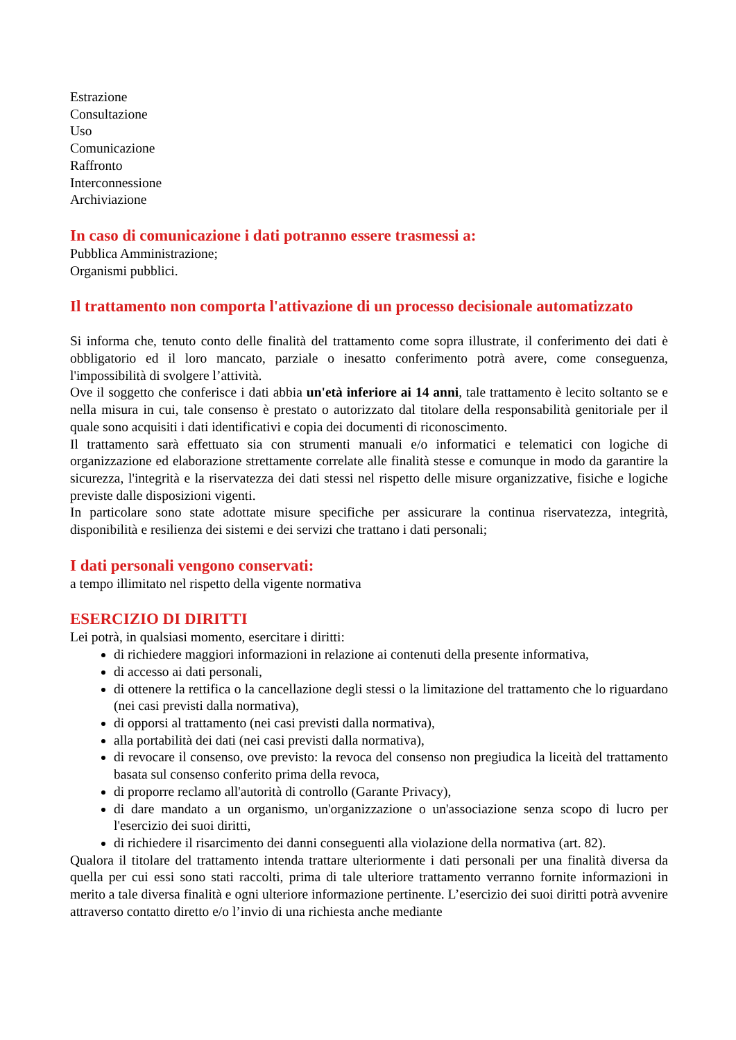Estrazione
Consultazione
Uso
Comunicazione
Raffronto
Interconnessione
Archiviazione
In caso di comunicazione i dati potranno essere trasmessi a:
Pubblica Amministrazione;
Organismi pubblici.
Il trattamento non comporta l'attivazione di un processo decisionale automatizzato
Si informa che, tenuto conto delle finalità del trattamento come sopra illustrate, il conferimento dei dati è obbligatorio ed il loro mancato, parziale o inesatto conferimento potrà avere, come conseguenza, l'impossibilità di svolgere l’attività.
Ove il soggetto che conferisce i dati abbia un'età inferiore ai 14 anni, tale trattamento è lecito soltanto se e nella misura in cui, tale consenso è prestato o autorizzato dal titolare della responsabilità genitoriale per il quale sono acquisiti i dati identificativi e copia dei documenti di riconoscimento.
Il trattamento sarà effettuato sia con strumenti manuali e/o informatici e telematici con logiche di organizzazione ed elaborazione strettamente correlate alle finalità stesse e comunque in modo da garantire la sicurezza, l'integrità e la riservatezza dei dati stessi nel rispetto delle misure organizzative, fisiche e logiche previste dalle disposizioni vigenti.
In particolare sono state adottate misure specifiche per assicurare la continua riservatezza, integrità, disponibilità e resilienza dei sistemi e dei servizi che trattano i dati personali;
I dati personali vengono conservati:
a tempo illimitato nel rispetto della vigente normativa
ESERCIZIO DI DIRITTI
Lei potrà, in qualsiasi momento, esercitare i diritti:
di richiedere maggiori informazioni in relazione ai contenuti della presente informativa,
di accesso ai dati personali,
di ottenere la rettifica o la cancellazione degli stessi o la limitazione del trattamento che lo riguardano (nei casi previsti dalla normativa),
di opporsi al trattamento (nei casi previsti dalla normativa),
alla portabilità dei dati (nei casi previsti dalla normativa),
di revocare il consenso, ove previsto: la revoca del consenso non pregiudica la liceità del trattamento basata sul consenso conferito prima della revoca,
di proporre reclamo all'autorità di controllo (Garante Privacy),
di dare mandato a un organismo, un'organizzazione o un'associazione senza scopo di lucro per l'esercizio dei suoi diritti,
di richiedere il risarcimento dei danni conseguenti alla violazione della normativa (art. 82).
Qualora il titolare del trattamento intenda trattare ulteriormente i dati personali per una finalità diversa da quella per cui essi sono stati raccolti, prima di tale ulteriore trattamento verranno fornite informazioni in merito a tale diversa finalità e ogni ulteriore informazione pertinente. L’esercizio dei suoi diritti potrà avvenire attraverso contatto diretto e/o l’invio di una richiesta anche mediante